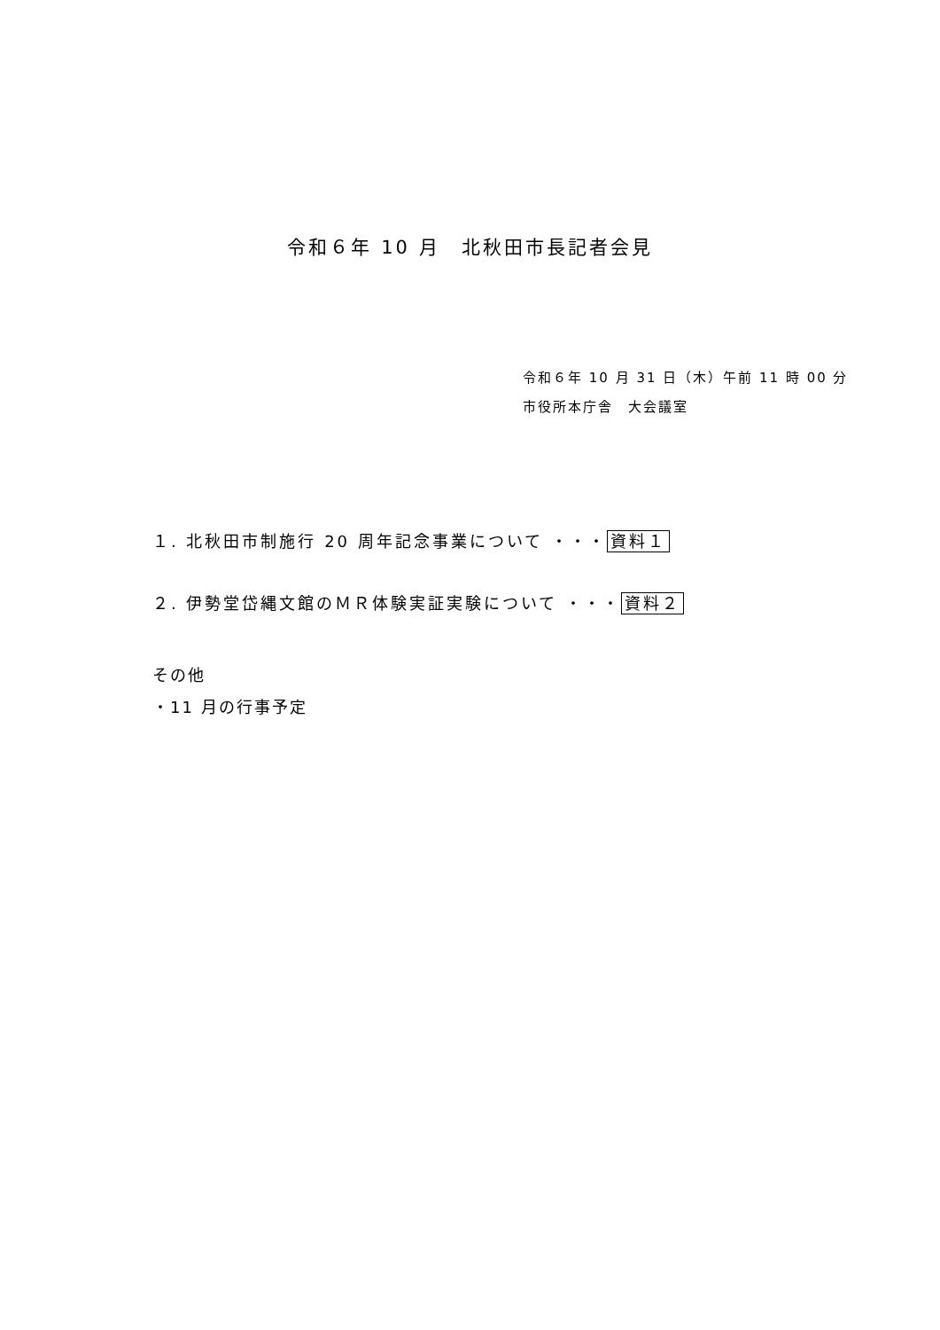令和６年 10 月　北秋田市長記者会見
令和６年 10 月 31 日（木）午前 11 時 00 分
市役所本庁舎　大会議室
１. 北秋田市制施行 20 周年記念事業について ・・・ 資料１
２. 伊勢堂岱縄文館のＭＲ体験実証実験について ・・・ 資料２
その他
・11 月の行事予定